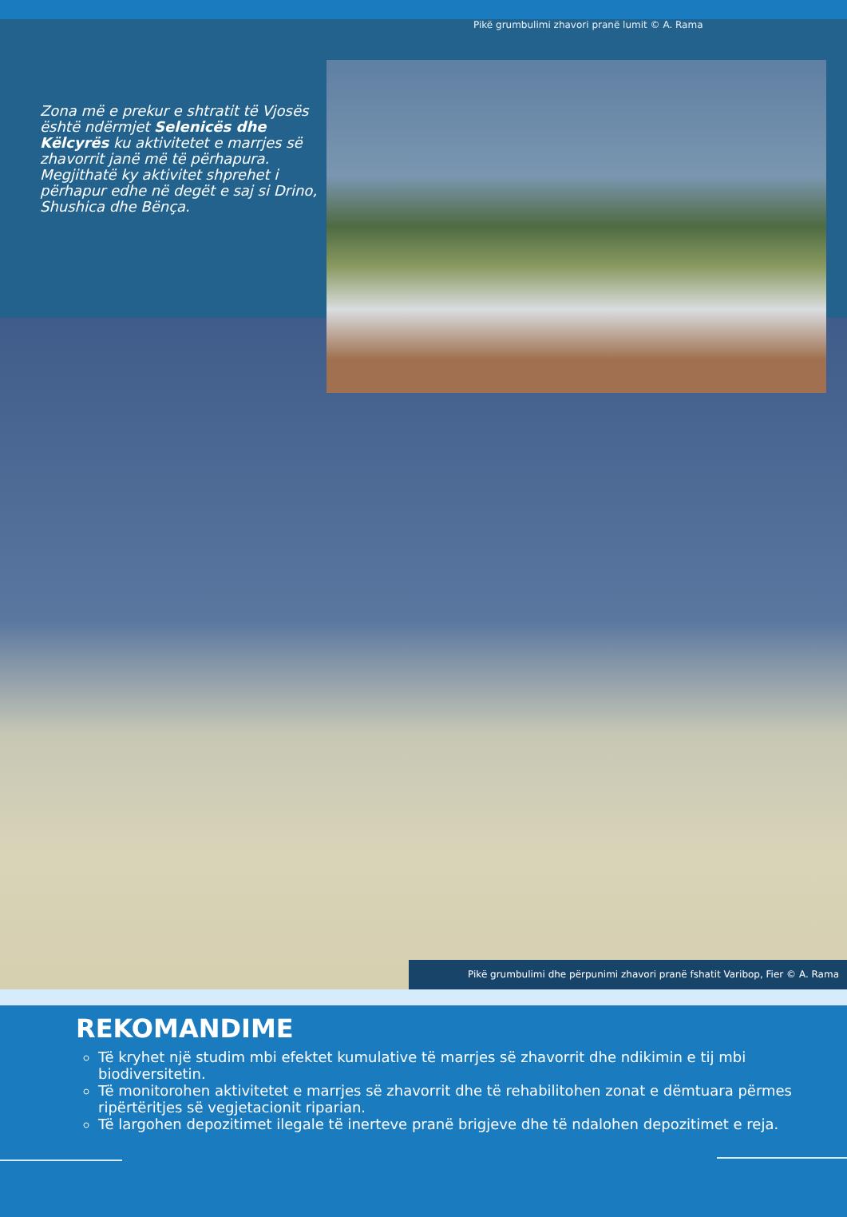Pikë grumbulimi zhavori pranë lumit © A. Rama
Zona më e prekur e shtratit të Vjosës është ndërmjet Selenicës dhe Këlcyrës ku aktivitetet e marrjes së zhavorrit janë më të përhapura. Megjithatë ky aktivitet shprehet i përhapur edhe në degët e saj si Drino, Shushica dhe Bënça.
Pikë grumbulimi dhe përpunimi zhavori pranë fshatit Varibop, Fier © A. Rama
REKOMANDIME
Të kryhet një studim mbi efektet kumulative të marrjes së zhavorrit dhe ndikimin e tij mbi biodiversitetin.
Të monitorohen aktivitetet e marrjes së zhavorrit dhe të rehabilitohen zonat e dëmtuara përmes ripërtëritjes së vegjetacionit riparian.
Të largohen depozitimet ilegale të inerteve pranë brigjeve dhe të ndalohen depozitimet e reja.